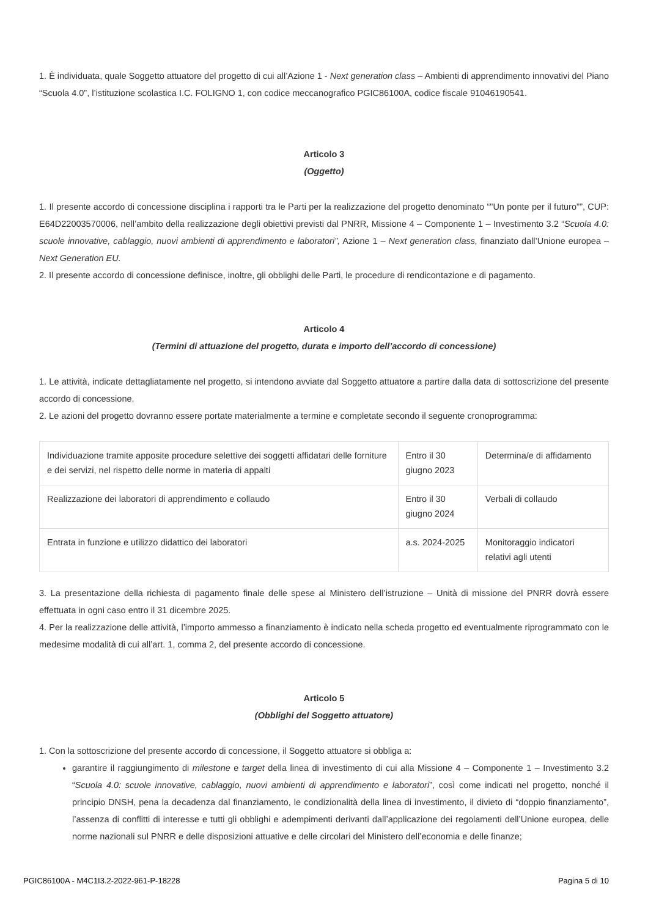1. È individuata, quale Soggetto attuatore del progetto di cui all’Azione 1 - Next generation class – Ambienti di apprendimento innovativi del Piano “Scuola 4.0”, l’istituzione scolastica I.C. FOLIGNO 1, con codice meccanografico PGIC86100A, codice fiscale 91046190541.
Articolo 3
(Oggetto)
1. Il presente accordo di concessione disciplina i rapporti tra le Parti per la realizzazione del progetto denominato “"Un ponte per il futuro"”, CUP: E64D22003570006, nell’ambito della realizzazione degli obiettivi previsti dal PNRR, Missione 4 – Componente 1 – Investimento 3.2 “Scuola 4.0: scuole innovative, cablaggio, nuovi ambienti di apprendimento e laboratori”, Azione 1 – Next generation class, finanziato dall’Unione europea – Next Generation EU.
2. Il presente accordo di concessione definisce, inoltre, gli obblighi delle Parti, le procedure di rendicontazione e di pagamento.
Articolo 4
(Termini di attuazione del progetto, durata e importo dell’accordo di concessione)
1. Le attività, indicate dettagliatamente nel progetto, si intendono avviate dal Soggetto attuatore a partire dalla data di sottoscrizione del presente accordo di concessione.
2. Le azioni del progetto dovranno essere portate materialmente a termine e completate secondo il seguente cronoprogramma:
| Individuazione tramite apposite procedure selettive dei soggetti affidatari delle forniture e dei servizi, nel rispetto delle norme in materia di appalti | Entro il 30 giugno 2023 | Determina/e di affidamento |
| Realizzazione dei laboratori di apprendimento e collaudo | Entro il 30 giugno 2024 | Verbali di collaudo |
| Entrata in funzione e utilizzo didattico dei laboratori | a.s. 2024-2025 | Monitoraggio indicatori relativi agli utenti |
3. La presentazione della richiesta di pagamento finale delle spese al Ministero dell’istruzione – Unità di missione del PNRR dovrà essere effettuata in ogni caso entro il 31 dicembre 2025.
4. Per la realizzazione delle attività, l’importo ammesso a finanziamento è indicato nella scheda progetto ed eventualmente riprogrammato con le medesime modalità di cui all’art. 1, comma 2, del presente accordo di concessione.
Articolo 5
(Obblighi del Soggetto attuatore)
1. Con la sottoscrizione del presente accordo di concessione, il Soggetto attuatore si obbliga a:
garantire il raggiungimento di milestone e target della linea di investimento di cui alla Missione 4 – Componente 1 – Investimento 3.2 “Scuola 4.0: scuole innovative, cablaggio, nuovi ambienti di apprendimento e laboratori”, così come indicati nel progetto, nonché il principio DNSH, pena la decadenza dal finanziamento, le condizionalità della linea di investimento, il divieto di “doppio finanziamento”, l’assenza di conflitti di interesse e tutti gli obblighi e adempimenti derivanti dall’applicazione dei regolamenti dell’Unione europea, delle norme nazionali sul PNRR e delle disposizioni attuative e delle circolari del Ministero dell’economia e delle finanze;
PGIC86100A - M4C1I3.2-2022-961-P-18228 Pagina 5 di 10